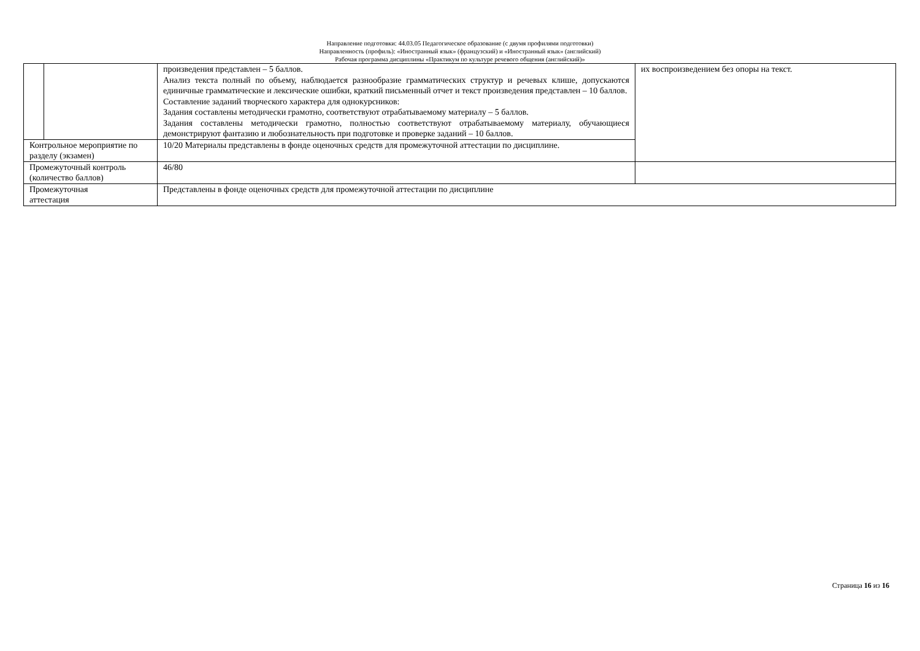Направление подготовки: 44.03.05 Педагогическое образование (с двумя профилями подготовки)
Направленность (профиль): «Иностранный язык» (французский) и «Иностранный язык» (английский)
Рабочая программа дисциплины «Практикум по культуре речевого общения (английский)»
| | | произведения представлен – 5 баллов. Анализ текста полный по объему, наблюдается разнообразие грамматических структур и речевых клише, допускаются единичные грамматические и лексические ошибки, краткий письменный отчет и текст произведения представлен – 10 баллов. Составление заданий творческого характера для однокурсников: Задания составлены методически грамотно, соответствуют отрабатываемому материалу – 5 баллов. Задания составлены методически грамотно, полностью соответствуют отрабатываемому материалу, обучающиеся демонстрируют фантазию и любознательность при подготовке и проверке заданий – 10 баллов. | их воспроизведением без опоры на текст. |
| Контрольное мероприятие по разделу (экзамен) | | 10/20 Материалы представлены в фонде оценочных средств для промежуточной аттестации по дисциплине. | |
| Промежуточный контроль (количество баллов) | | 46/80 | |
| Промежуточная аттестация | | Представлены в фонде оценочных средств для промежуточной аттестации по дисциплине | |
Страница 16 из 16